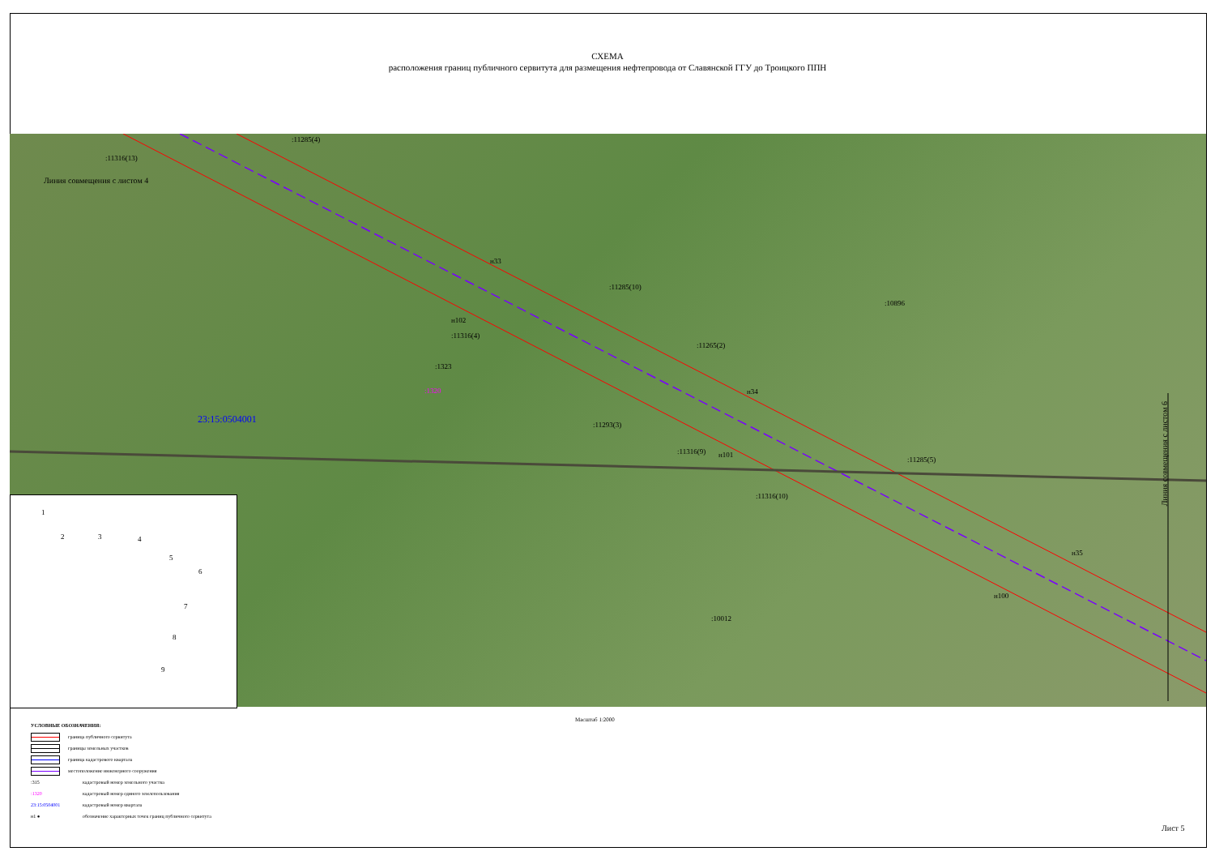СХЕМА
расположения границ публичного сервитута для размещения нефтепровода от Славянской ГГУ до Троицкого ППН
:11285(4)
:11316(13)
Линия совмещения с листом 4
н33
:11285(10)
:10896
н102
:11316(4)
:11265(2)
:1323
:1320 н34
23:15:0504001
:11293(3)
:11316(9) н101
:11285(5)
:11316(10)
н35
н100
:10012
Линия совмещения с листом 6
1
2 3 4
5
6
7
8
9
Масштаб 1:2000
УСЛОВНЫЕ ОБОЗНАЧЕНИЯ:
граница публичного сервитута
границы земельных участков
граница кадастрового квартала
местоположение инженерного сооружения
:315 кадастровый номер земельного участка
:1320 кадастровый номер единого землепользования
23:15:0504001 кадастровый номер квартала
н1 ● обозначение характерных точек границ публичного сервитута
Лист 5